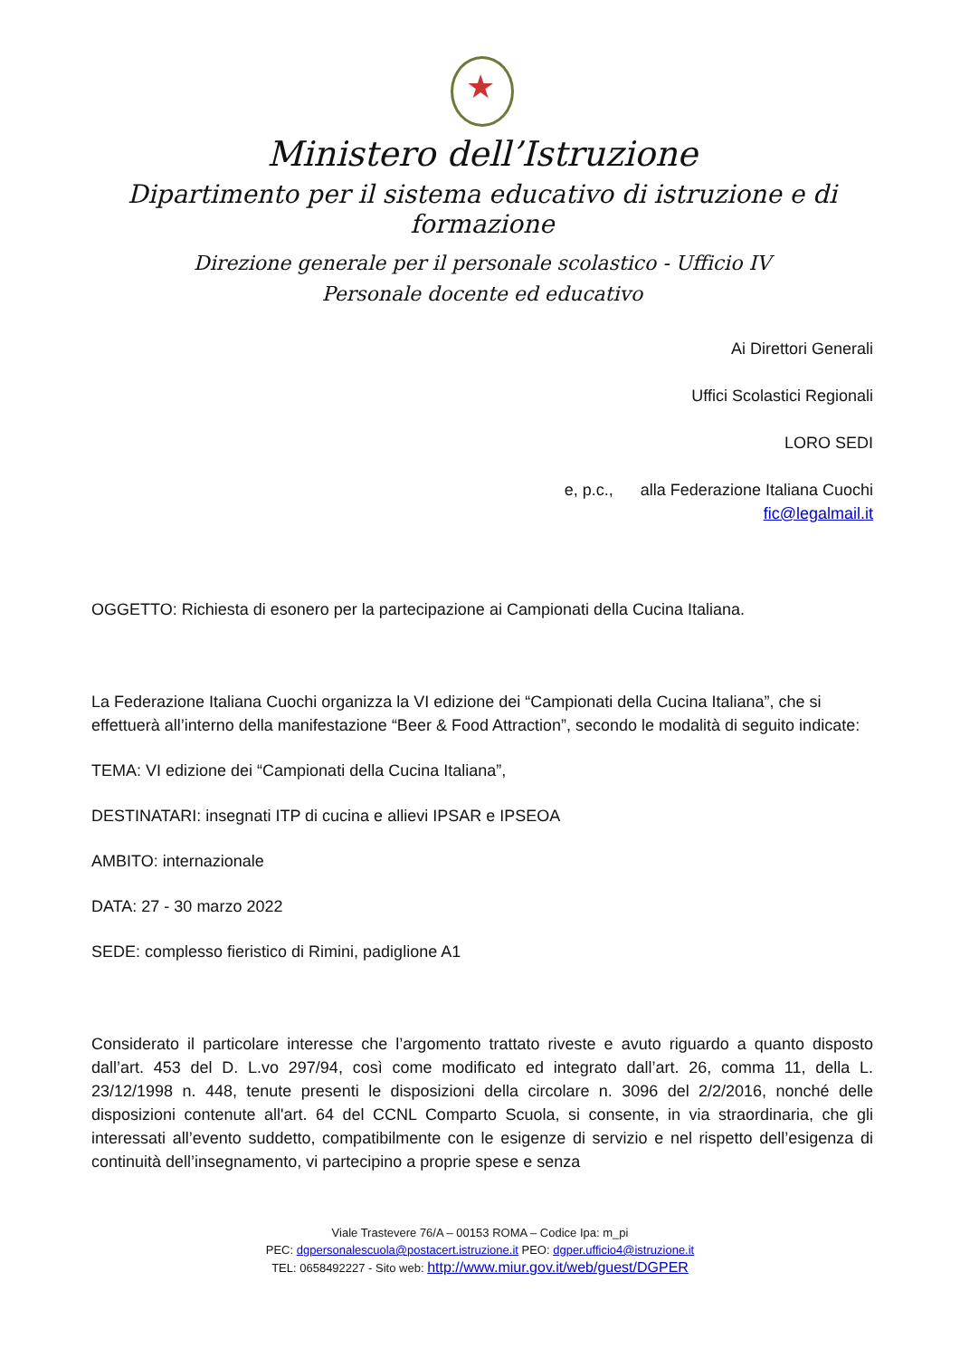Ministero dell’Istruzione
Dipartimento per il sistema educativo di istruzione e di formazione
Direzione generale per il personale scolastico - Ufficio IV
Personale docente ed educativo
Ai Direttori Generali
Uffici Scolastici Regionali
LORO SEDI
e, p.c., alla Federazione Italiana Cuochi
fic@legalmail.it
OGGETTO: Richiesta di esonero per la partecipazione ai Campionati della Cucina Italiana.
La Federazione Italiana Cuochi organizza la VI edizione dei “Campionati della Cucina Italiana”, che si effettuerà all’interno della manifestazione “Beer & Food Attraction”, secondo le modalità di seguito indicate:
TEMA: VI edizione dei “Campionati della Cucina Italiana”,
DESTINATARI: insegnati ITP di cucina e allievi IPSAR e IPSEOA
AMBITO: internazionale
DATA: 27 - 30 marzo 2022
SEDE: complesso fieristico di Rimini, padiglione A1
Considerato il particolare interesse che l’argomento trattato riveste e avuto riguardo a quanto disposto dall’art. 453 del D. L.vo 297/94, così come modificato ed integrato dall’art. 26, comma 11, della L. 23/12/1998 n. 448, tenute presenti le disposizioni della circolare n. 3096 del 2/2/2016, nonché delle disposizioni contenute all'art. 64 del CCNL Comparto Scuola, si consente, in via straordinaria, che gli interessati all’evento suddetto, compatibilmente con le esigenze di servizio e nel rispetto dell’esigenza di continuità dell’insegnamento, vi partecipino a proprie spese e senza
Viale Trastevere 76/A – 00153 ROMA – Codice Ipa: m_pi
PEC: dgpersonalescuola@postacert.istruzione.it PEO: dgper.ufficio4@istruzione.it
TEL: 0658492227 - Sito web: http://www.miur.gov.it/web/guest/DGPER